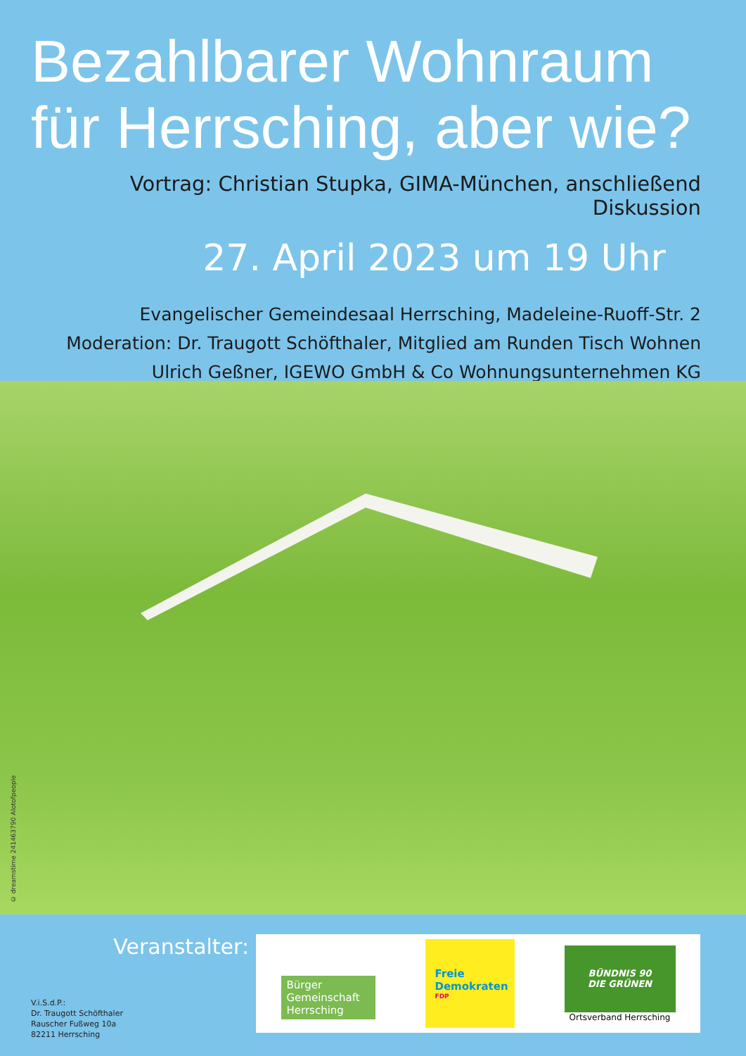Bezahlbarer Wohnraum
für Herrsching, aber wie?
Vortrag: Christian Stupka, GIMA-München, anschließend Diskussion
27. April 2023 um 19 Uhr
Evangelischer Gemeindesaal Herrsching, Madeleine-Ruoff-Str. 2
Moderation: Dr. Traugott Schöfthaler, Mitglied am Runden Tisch Wohnen
Ulrich Geßner, IGEWO GmbH & Co Wohnungsunternehmen KG
© dreamstime 241463790 Alotofpeople
Veranstalter:
V.i.S.d.P.:
Dr. Traugott Schöfthaler
Rauscher Fußweg 10a
82211 Herrsching
Bürger
Gemeinschaft
Herrsching
Freie
Demokraten
FDP
BÜNDNIS 90
DIE GRÜNEN
Ortsverband Herrsching